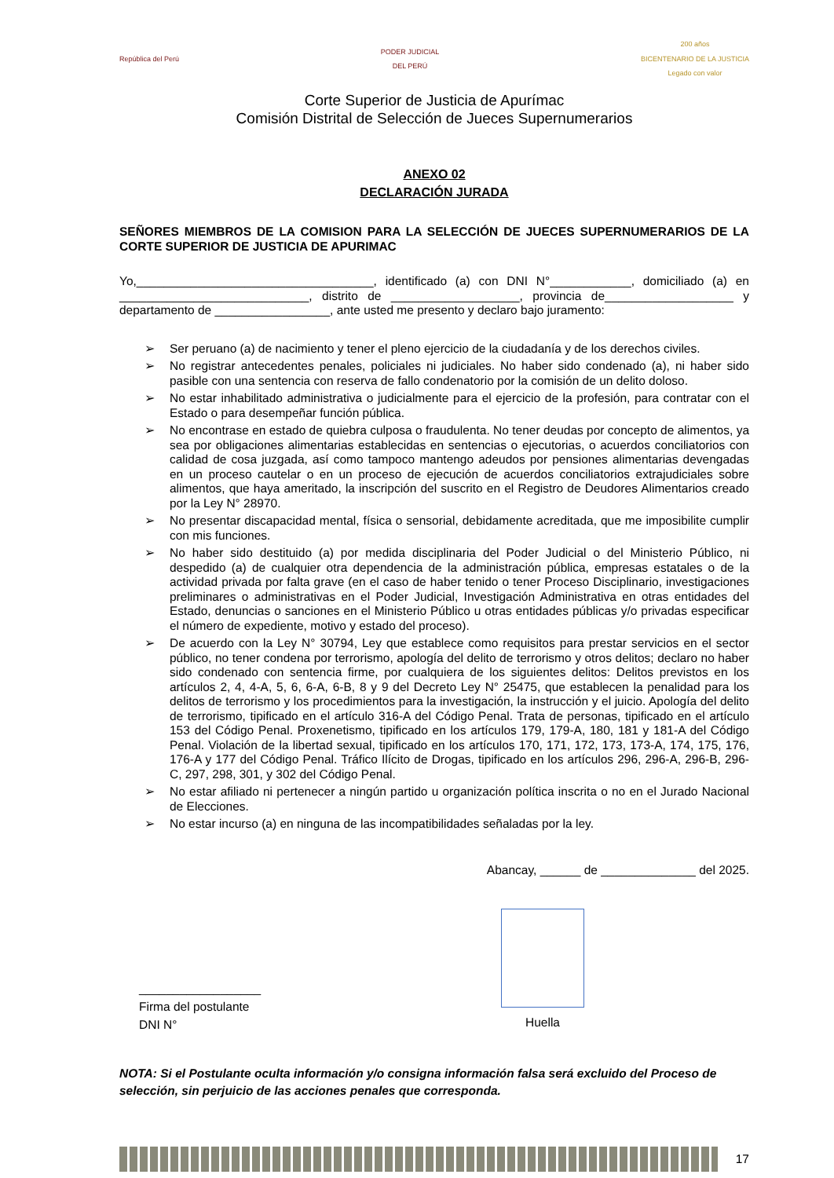República del Perú
PODER JUDICIAL
DEL PERÚ
200 años
BICENTENARIO DE LA JUSTICIA
Legado con valor
Corte Superior de Justicia de Apurímac
Comisión Distrital de Selección de Jueces Supernumerarios
ANEXO 02
DECLARACIÓN JURADA
SEÑORES MIEMBROS DE LA COMISION PARA LA SELECCIÓN DE JUECES SUPERNUMERARIOS DE LA CORTE SUPERIOR DE JUSTICIA DE APURIMAC
Yo,___________________________________, identificado (a) con DNI N°____________, domiciliado (a) en ____________________________, distrito de ___________________, provincia de___________________ y departamento de _________________, ante usted me presento y declaro bajo juramento:
➢ Ser peruano (a) de nacimiento y tener el pleno ejercicio de la ciudadanía y de los derechos civiles.
➢ No registrar antecedentes penales, policiales ni judiciales. No haber sido condenado (a), ni haber sido pasible con una sentencia con reserva de fallo condenatorio por la comisión de un delito doloso.
➢ No estar inhabilitado administrativa o judicialmente para el ejercicio de la profesión, para contratar con el Estado o para desempeñar función pública.
➢ No encontrase en estado de quiebra culposa o fraudulenta. No tener deudas por concepto de alimentos, ya sea por obligaciones alimentarias establecidas en sentencias o ejecutorias, o acuerdos conciliatorios con calidad de cosa juzgada, así como tampoco mantengo adeudos por pensiones alimentarias devengadas en un proceso cautelar o en un proceso de ejecución de acuerdos conciliatorios extrajudiciales sobre alimentos, que haya ameritado, la inscripción del suscrito en el Registro de Deudores Alimentarios creado por la Ley N° 28970.
➢ No presentar discapacidad mental, física o sensorial, debidamente acreditada, que me imposibilite cumplir con mis funciones.
➢ No haber sido destituido (a) por medida disciplinaria del Poder Judicial o del Ministerio Público, ni despedido (a) de cualquier otra dependencia de la administración pública, empresas estatales o de la actividad privada por falta grave (en el caso de haber tenido o tener Proceso Disciplinario, investigaciones preliminares o administrativas en el Poder Judicial, Investigación Administrativa en otras entidades del Estado, denuncias o sanciones en el Ministerio Público u otras entidades públicas y/o privadas especificar el número de expediente, motivo y estado del proceso).
➢ De acuerdo con la Ley N° 30794, Ley que establece como requisitos para prestar servicios en el sector público, no tener condena por terrorismo, apología del delito de terrorismo y otros delitos; declaro no haber sido condenado con sentencia firme, por cualquiera de los siguientes delitos: Delitos previstos en los artículos 2, 4, 4-A, 5, 6, 6-A, 6-B, 8 y 9 del Decreto Ley N° 25475, que establecen la penalidad para los delitos de terrorismo y los procedimientos para la investigación, la instrucción y el juicio. Apología del delito de terrorismo, tipificado en el artículo 316-A del Código Penal. Trata de personas, tipificado en el artículo 153 del Código Penal. Proxenetismo, tipificado en los artículos 179, 179-A, 180, 181 y 181-A del Código Penal. Violación de la libertad sexual, tipificado en los artículos 170, 171, 172, 173, 173-A, 174, 175, 176, 176-A y 177 del Código Penal. Tráfico Ilícito de Drogas, tipificado en los artículos 296, 296-A, 296-B, 296-C, 297, 298, 301, y 302 del Código Penal.
➢ No estar afiliado ni pertenecer a ningún partido u organización política inscrita o no en el Jurado Nacional de Elecciones.
➢ No estar incurso (a) en ninguna de las incompatibilidades señaladas por la ley.
Abancay, ______ de ______________ del 2025.
__________________
Firma del postulante
DNI N°
Huella
NOTA: Si el Postulante oculta información y/o consigna información falsa será excluido del Proceso de selección, sin perjuicio de las acciones penales que corresponda.
17